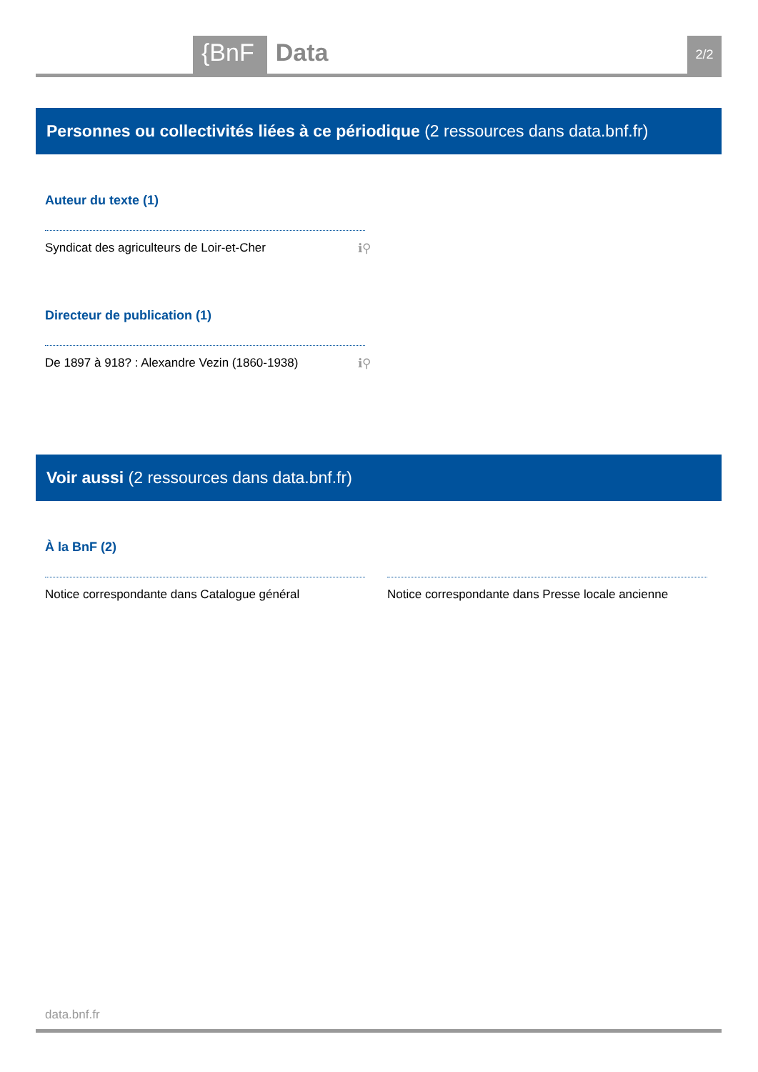{BnF Data 2/2
Personnes ou collectivités liées à ce périodique (2 ressources dans data.bnf.fr)
Auteur du texte (1)
Syndicat des agriculteurs de Loir-et-Cher ℹ⚲
Directeur de publication (1)
De 1897 à 918? : Alexandre Vezin (1860-1938) ℹ⚲
Voir aussi (2 ressources dans data.bnf.fr)
À la BnF (2)
Notice correspondante dans Catalogue général
Notice correspondante dans Presse locale ancienne
data.bnf.fr